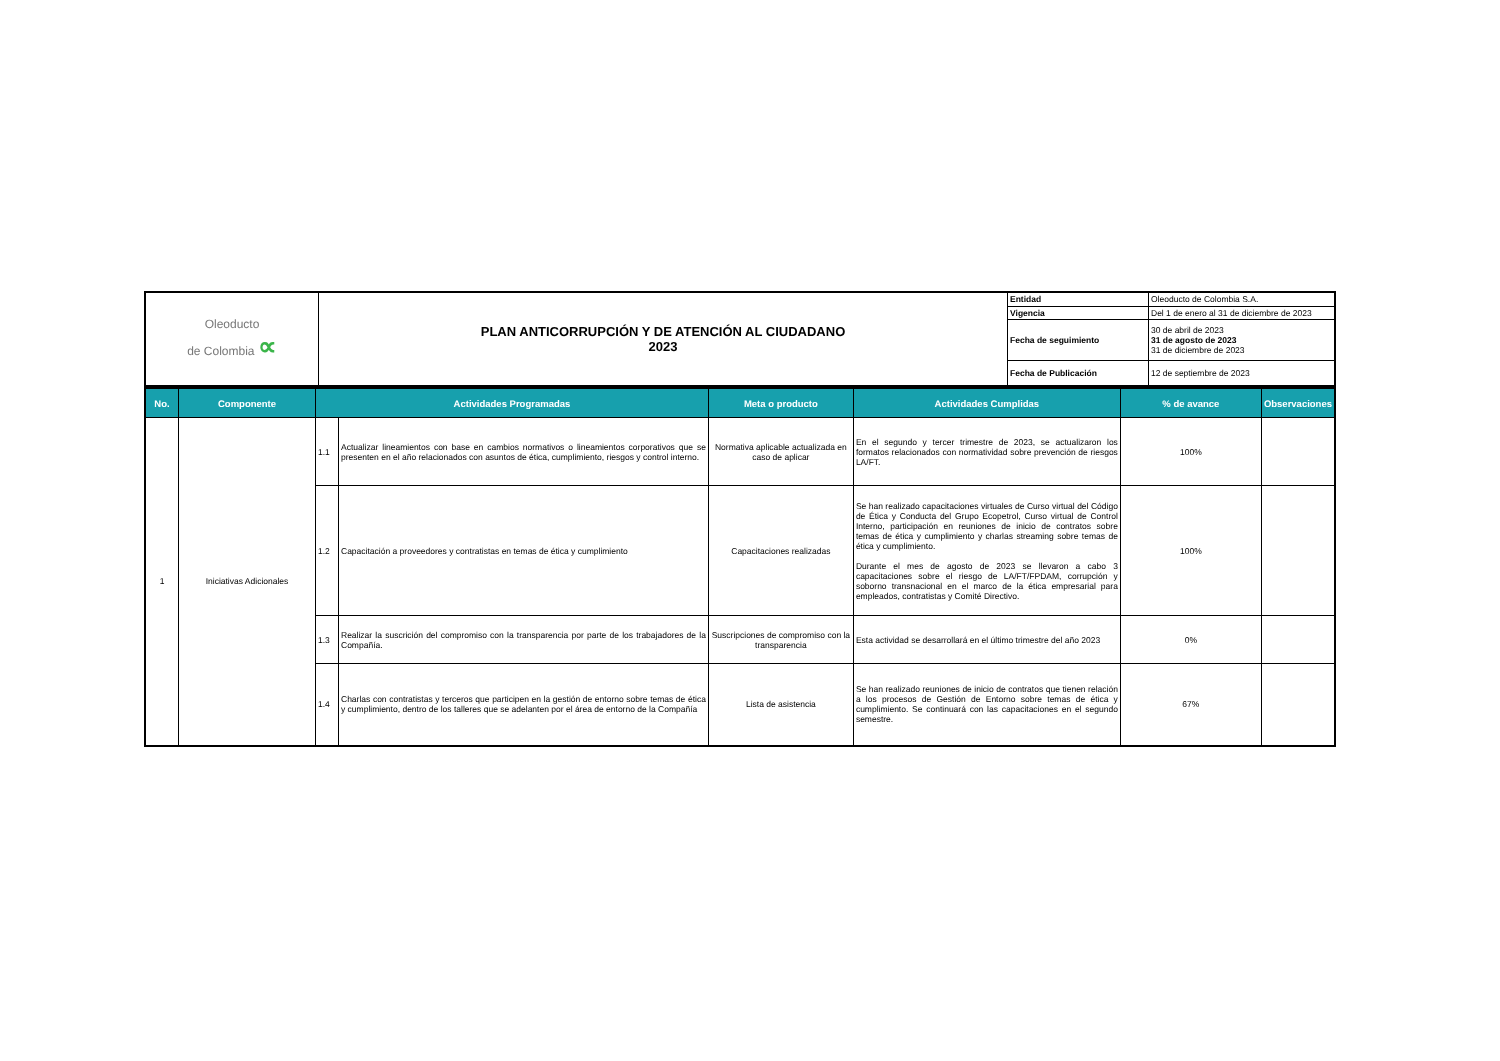| Oleoducto de Colombia ∝ | PLAN ANTICORRUPCIÓN Y DE ATENCIÓN AL CIUDADANO 2023 | Entidad | Oleoducto de Colombia S.A. |
| | | Vigencia | Del 1 de enero al 31 de diciembre de 2023 |
| | | Fecha de seguimiento | 30 de abril de 2023 31 de agosto de 2023 31 de diciembre de 2023 |
| | | Fecha de Publicación | 12 de septiembre de 2023 |
| No. | Componente | Actividades Programadas | | Meta o producto | Actividades Cumplidas | % de avance | Observaciones |
| --- | --- | --- | --- | --- | --- | --- | --- |
| 1 | Iniciativas Adicionales | 1.1 | Actualizar lineamientos con base en cambios normativos o lineamientos corporativos que se presenten en el año relacionados con asuntos de ética, cumplimiento, riesgos y control interno. | Normativa aplicable actualizada en caso de aplicar | En el segundo y tercer trimestre de 2023, se actualizaron los formatos relacionados con normatividad sobre prevención de riesgos LA/FT. | 100% | |
| | | 1.2 | Capacitación a proveedores y contratistas en temas de ética y cumplimiento | Capacitaciones realizadas | Se han realizado capacitaciones virtuales de Curso virtual del Código de Ética y Conducta del Grupo Ecopetrol, Curso virtual de Control Interno, participación en reuniones de inicio de contratos sobre temas de ética y cumplimiento y charlas streaming sobre temas de ética y cumplimiento. Durante el mes de agosto de 2023 se llevaron a cabo 3 capacitaciones sobre el riesgo de LA/FT/FPDAM, corrupción y soborno transnacional en el marco de la ética empresarial para empleados, contratistas y Comité Directivo. | 100% | |
| | | 1.3 | Realizar la suscrición del compromiso con la transparencia por parte de los trabajadores de la Compañía. | Suscripciones de compromiso con la transparencia | Esta actividad se desarrollará en el último trimestre del año 2023 | 0% | |
| | | 1.4 | Charlas con contratistas y terceros que participen en la gestión de entorno sobre temas de ética y cumplimiento, dentro de los talleres que se adelanten por el área de entorno de la Compañía | Lista de asistencia | Se han realizado reuniones de inicio de contratos que tienen relación a los procesos de Gestión de Entorno sobre temas de ética y cumplimiento. Se continuará con las capacitaciones en el segundo semestre. | 67% | |